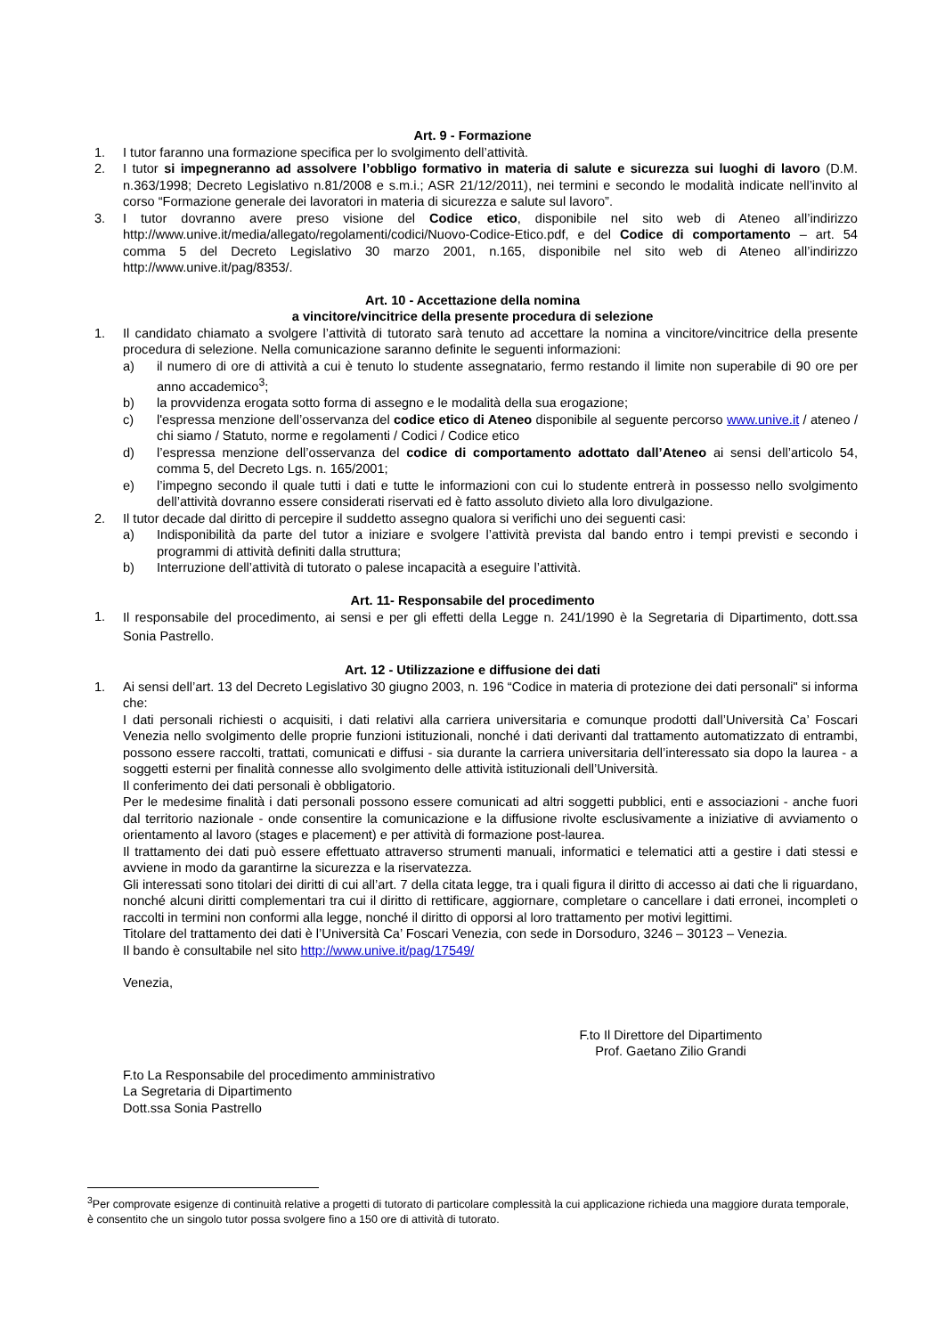Art. 9 - Formazione
1. I tutor faranno una formazione specifica per lo svolgimento dell’attività.
2. I tutor si impegneranno ad assolvere l’obbligo formativo in materia di salute e sicurezza sui luoghi di lavoro (D.M. n.363/1998; Decreto Legislativo n.81/2008 e s.m.i.; ASR 21/12/2011), nei termini e secondo le modalità indicate nell’invito al corso “Formazione generale dei lavoratori in materia di sicurezza e salute sul lavoro”.
3. I tutor dovranno avere preso visione del Codice etico, disponibile nel sito web di Ateneo all’indirizzo http://www.unive.it/media/allegato/regolamenti/codici/Nuovo-Codice-Etico.pdf, e del Codice di comportamento – art. 54 comma 5 del Decreto Legislativo 30 marzo 2001, n.165, disponibile nel sito web di Ateneo all’indirizzo http://www.unive.it/pag/8353/.
Art. 10 - Accettazione della nomina
a vincitore/vincitrice della presente procedura di selezione
1. Il candidato chiamato a svolgere l’attività di tutorato sarà tenuto ad accettare la nomina a vincitore/vincitrice della presente procedura di selezione. Nella comunicazione saranno definite le seguenti informazioni:
a) il numero di ore di attività a cui è tenuto lo studente assegnatario, fermo restando il limite non superabile di 90 ore per anno accademico<sup>3</sup>;
b) la provvidenza erogata sotto forma di assegno e le modalità della sua erogazione;
c) l'espressa menzione dell’osservanza del codice etico di Ateneo disponibile al seguente percorso www.unive.it / ateneo / chi siamo / Statuto, norme e regolamenti / Codici / Codice etico
d) l’espressa menzione dell’osservanza del codice di comportamento adottato dall’Ateneo ai sensi dell’articolo 54, comma 5, del Decreto Lgs. n. 165/2001;
e) l’impegno secondo il quale tutti i dati e tutte le informazioni con cui lo studente entrerà in possesso nello svolgimento dell’attività dovranno essere considerati riservati ed è fatto assoluto divieto alla loro divulgazione.
2. Il tutor decade dal diritto di percepire il suddetto assegno qualora si verifichi uno dei seguenti casi:
a) Indisponibilità da parte del tutor a iniziare e svolgere l’attività prevista dal bando entro i tempi previsti e secondo i programmi di attività definiti dalla struttura;
b) Interruzione dell’attività di tutorato o palese incapacità a eseguire l’attività.
Art. 11- Responsabile del procedimento
1. Il responsabile del procedimento, ai sensi e per gli effetti della Legge n. 241/1990 è la Segretaria di Dipartimento, dott.ssa Sonia Pastrello.
Art. 12 - Utilizzazione e diffusione dei dati
1. Ai sensi dell’art. 13 del Decreto Legislativo 30 giugno 2003, n. 196 “Codice in materia di protezione dei dati personali" si informa che:
I dati personali richiesti o acquisiti, i dati relativi alla carriera universitaria e comunque prodotti dall’Università Ca’ Foscari Venezia nello svolgimento delle proprie funzioni istituzionali, nonché i dati derivanti dal trattamento automatizzato di entrambi, possono essere raccolti, trattati, comunicati e diffusi - sia durante la carriera universitaria dell’interessato sia dopo la laurea - a soggetti esterni per finalità connesse allo svolgimento delle attività istituzionali dell’Università.
Il conferimento dei dati personali è obbligatorio.
Per le medesime finalità i dati personali possono essere comunicati ad altri soggetti pubblici, enti e associazioni - anche fuori dal territorio nazionale - onde consentire la comunicazione e la diffusione rivolte esclusivamente a iniziative di avviamento o orientamento al lavoro (stages e placement) e per attività di formazione post-laurea.
Il trattamento dei dati può essere effettuato attraverso strumenti manuali, informatici e telematici atti a gestire i dati stessi e avviene in modo da garantirne la sicurezza e la riservatezza.
Gli interessati sono titolari dei diritti di cui all’art. 7 della citata legge, tra i quali figura il diritto di accesso ai dati che li riguardano, nonché alcuni diritti complementari tra cui il diritto di rettificare, aggiornare, completare o cancellare i dati erronei, incompleti o raccolti in termini non conformi alla legge, nonché il diritto di opporsi al loro trattamento per motivi legittimi.
Titolare del trattamento dei dati è l’Università Ca’ Foscari Venezia, con sede in Dorsoduro, 3246 – 30123 – Venezia.
Il bando è consultabile nel sito http://www.unive.it/pag/17549/
Venezia,
F.to Il Direttore del Dipartimento
Prof. Gaetano Zilio Grandi
F.to La Responsabile del procedimento amministrativo
La Segretaria di Dipartimento
Dott.ssa Sonia Pastrello
<sup>3</sup> Per comprovate esigenze di continuità relative a progetti di tutorato di particolare complessità la cui applicazione richieda una maggiore durata temporale, è consentito che un singolo tutor possa svolgere fino a 150 ore di attività di tutorato.